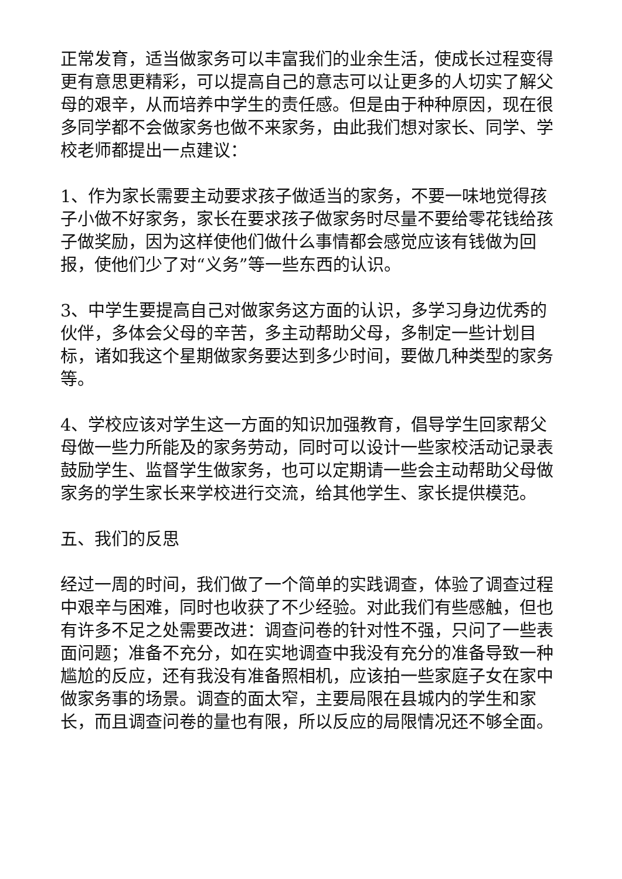正常发育，适当做家务可以丰富我们的业余生活，使成长过程变得更有意思更精彩，可以提高自己的意志可以让更多的人切实了解父母的艰辛，从而培养中学生的责任感。但是由于种种原因，现在很多同学都不会做家务也做不来家务，由此我们想对家长、同学、学校老师都提出一点建议：
1、作为家长需要主动要求孩子做适当的家务，不要一味地觉得孩子小做不好家务，家长在要求孩子做家务时尽量不要给零花钱给孩子做奖励，因为这样使他们做什么事情都会感觉应该有钱做为回报，使他们少了对“义务”等一些东西的认识。
3、中学生要提高自己对做家务这方面的认识，多学习身边优秀的伙伴，多体会父母的辛苦，多主动帮助父母，多制定一些计划目标，诸如我这个星期做家务要达到多少时间，要做几种类型的家务等。
4、学校应该对学生这一方面的知识加强教育，倡导学生回家帮父母做一些力所能及的家务劳动，同时可以设计一些家校活动记录表鼓励学生、监督学生做家务，也可以定期请一些会主动帮助父母做家务的学生家长来学校进行交流，给其他学生、家长提供模范。
五、我们的反思
经过一周的时间，我们做了一个简单的实践调查，体验了调查过程中艰辛与困难，同时也收获了不少经验。对此我们有些感触，但也有许多不足之处需要改进：调查问卷的针对性不强，只问了一些表面问题；准备不充分，如在实地调查中我没有充分的准备导致一种尴尬的反应，还有我没有准备照相机，应该拍一些家庭子女在家中做家务事的场景。调查的面太窄，主要局限在县城内的学生和家长，而且调查问卷的量也有限，所以反应的局限情况还不够全面。